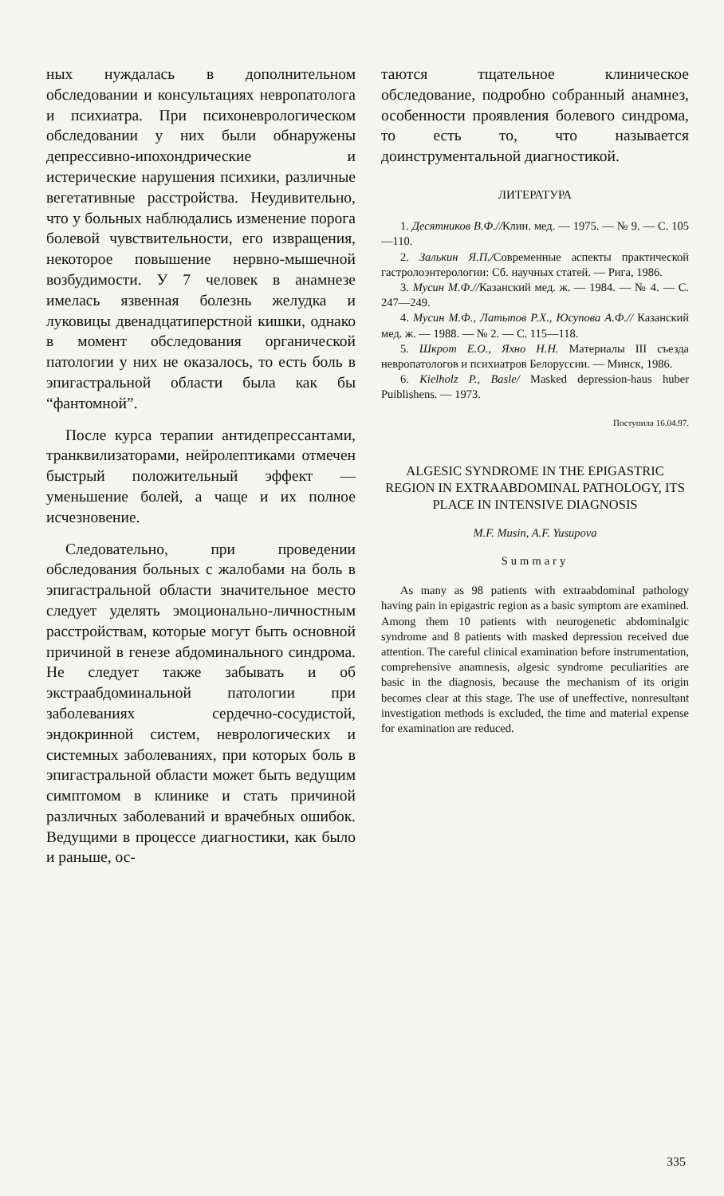ных нуждалась в дополнительном обследовании и консультациях невропатолога и психиатра. При психоневрологическом обследовании у них были обнаружены депрессивно-ипохондрические и истерические нарушения психики, различные вегетативные расстройства. Неудивительно, что у больных наблюдались изменение порога болевой чувствительности, его извращения, некоторое повышение нервно-мышечной возбудимости. У 7 человек в анамнезе имелась язвенная болезнь желудка и луковицы двенадцатиперстной кишки, однако в момент обследования органической патологии у них не оказалось, то есть боль в эпигастральной области была как бы “фантомной”.
После курса терапии антидепрессантами, транквилизаторами, нейролептиками отмечен быстрый положительный эффект — уменьшение болей, а чаще и их полное исчезновение.
Следовательно, при проведении обследования больных с жалобами на боль в эпигастральной области значительное место следует уделять эмоционально-личностным расстройствам, которые могут быть основной причиной в генезе абдоминального синдрома. Не следует также забывать и об экстраабдоминальной патологии при заболеваниях сердечно-сосудистой, эндокринной систем, неврологических и системных заболеваниях, при которых боль в эпигастральной области может быть ведущим симптомом в клинике и стать причиной различных заболеваний и врачебных ошибок. Ведущими в процессе диагностики, как было и раньше, ос-
таются тщательное клиническое обследование, подробно собранный анамнез, особенности проявления болевого синдрома, то есть то, что называется доинструментальной диагностикой.
ЛИТЕРАТУРА
1. Десятников В.Ф.//Клин. мед. — 1975. — № 9. — С. 105—110.
2. Залькин Я.П./Современные аспекты практической гастролоэнтерологии: Сб. научных статей. — Рига, 1986.
3. Мусин М.Ф.//Казанский мед. ж. — 1984. — № 4. — С. 247—249.
4. Мусин М.Ф., Латыпов Р.Х., Юсупова А.Ф.// Казанский мед. ж. — 1988. — № 2. — С. 115—118.
5. Шкрот Е.О., Яхно Н.Н. Материалы III съезда невропатологов и психиатров Белоруссии. — Минск, 1986.
6. Kielholz P., Basle/ Masked depression-haus huber Puiblishens. — 1973.
Поступила 16.04.97.
ALGESIC SYNDROME IN THE EPIGASTRIC REGION IN EXTRAABDOMINAL PATHOLOGY, ITS PLACE IN INTENSIVE DIAGNOSIS
M.F. Musin, A.F. Yusupova
Summary
As many as 98 patients with extraabdominal pathology having pain in epigastric region as a basic symptom are examined. Among them 10 patients with neurogenetic abdominalgic syndrome and 8 patients with masked depression received due attention. The careful clinical examination before instrumentation, comprehensive anamnesis, algesic syndrome peculiarities are basic in the diagnosis, because the mechanism of its origin becomes clear at this stage. The use of uneffective, nonresultant investigation methods is excluded, the time and material expense for examination are reduced.
335